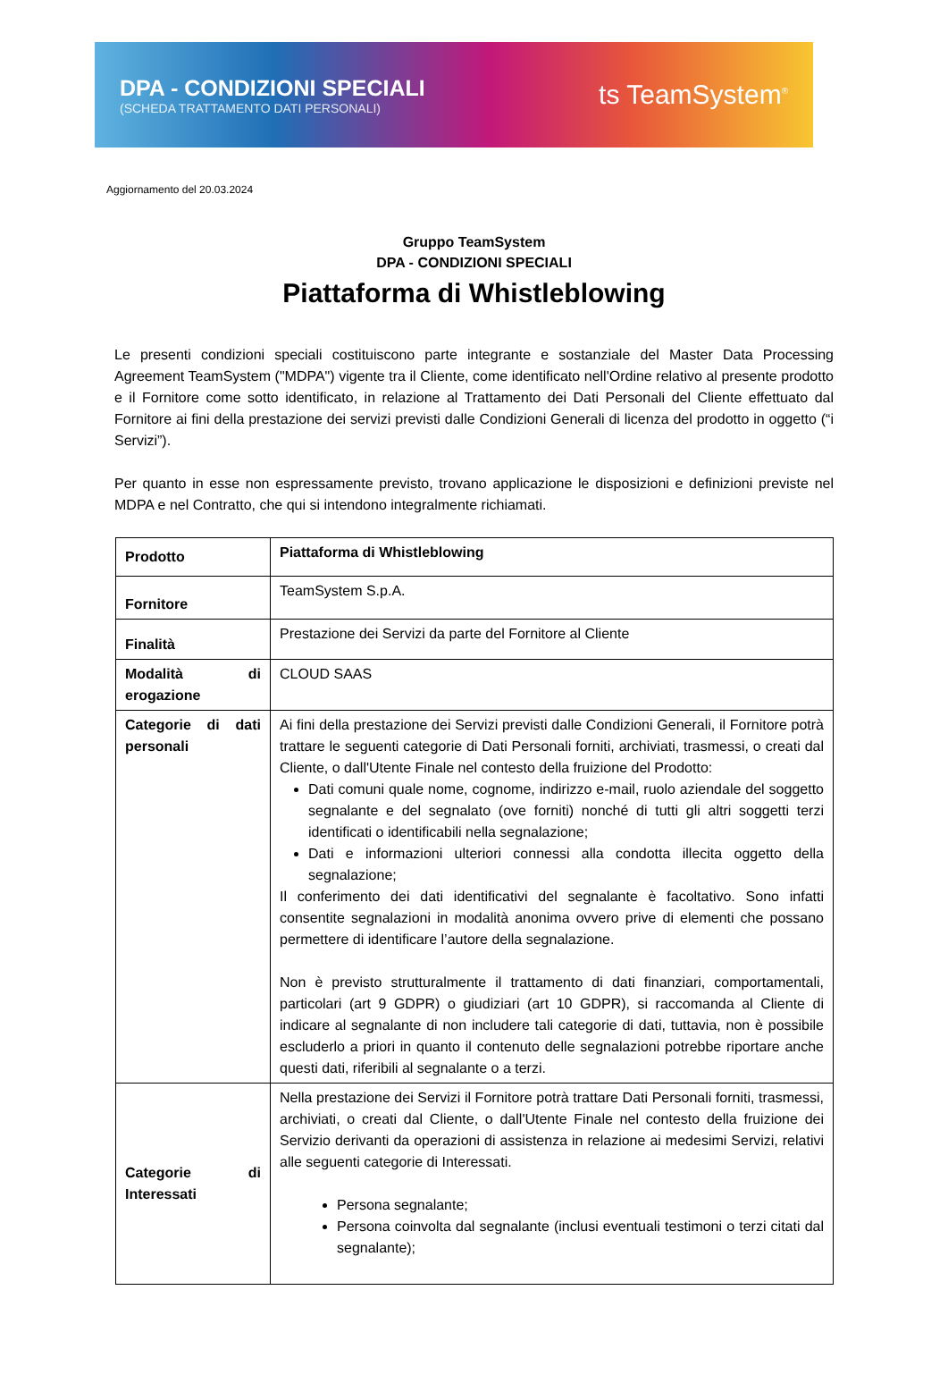DPA - CONDIZIONI SPECIALI
(SCHEDA TRATTAMENTO DATI PERSONALI)
ts TeamSystem<sup>®</sup>
Aggiornamento del 20.03.2024
Gruppo TeamSystem
DPA - CONDIZIONI SPECIALI
Piattaforma di Whistleblowing
Le presenti condizioni speciali costituiscono parte integrante e sostanziale del Master Data Processing Agreement TeamSystem ("MDPA") vigente tra il Cliente, come identificato nell'Ordine relativo al presente prodotto e il Fornitore come sotto identificato, in relazione al Trattamento dei Dati Personali del Cliente effettuato dal Fornitore ai fini della prestazione dei servizi previsti dalle Condizioni Generali di licenza del prodotto in oggetto (“i Servizi”).
Per quanto in esse non espressamente previsto, trovano applicazione le disposizioni e definizioni previste nel MDPA e nel Contratto, che qui si intendono integralmente richiamati.
| Prodotto | Piattaforma di Whistleblowing |
| Fornitore | TeamSystem S.p.A. |
| Finalità | Prestazione dei Servizi da parte del Fornitore al Cliente |
| Modalità di erogazione | CLOUD SAAS |
| Categorie di dati personali | Ai fini della prestazione dei Servizi previsti dalle Condizioni Generali, il Fornitore potrà trattare le seguenti categorie di Dati Personali forniti, archiviati, trasmessi, o creati dal Cliente, o dall'Utente Finale nel contesto della fruizione del Prodotto: Dati comuni quale nome, cognome, indirizzo e-mail, ruolo aziendale del soggetto segnalante e del segnalato (ove forniti) nonché di tutti gli altri soggetti terzi identificati o identificabili nella segnalazione; Dati e informazioni ulteriori connessi alla condotta illecita oggetto della segnalazione; Il conferimento dei dati identificativi del segnalante è facoltativo. Sono infatti consentite segnalazioni in modalità anonima ovvero prive di elementi che possano permettere di identificare l’autore della segnalazione. Non è previsto strutturalmente il trattamento di dati finanziari, comportamentali, particolari (art 9 GDPR) o giudiziari (art 10 GDPR), si raccomanda al Cliente di indicare al segnalante di non includere tali categorie di dati, tuttavia, non è possibile escluderlo a priori in quanto il contenuto delle segnalazioni potrebbe riportare anche questi dati, riferibili al segnalante o a terzi. |
| Categorie di Interessati | Nella prestazione dei Servizi il Fornitore potrà trattare Dati Personali forniti, trasmessi, archiviati, o creati dal Cliente, o dall'Utente Finale nel contesto della fruizione dei Servizio derivanti da operazioni di assistenza in relazione ai medesimi Servizi, relativi alle seguenti categorie di Interessati. Persona segnalante; Persona coinvolta dal segnalante (inclusi eventuali testimoni o terzi citati dal segnalante); |